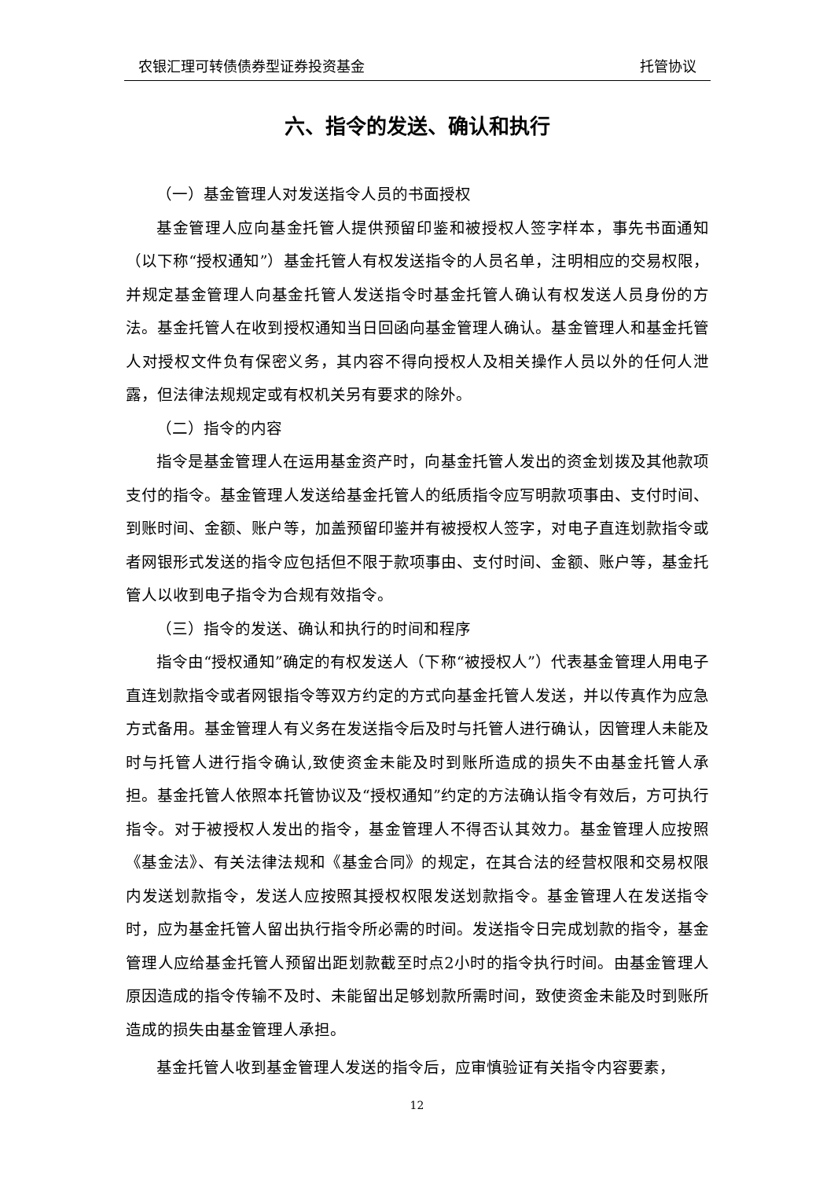农银汇理可转债债券型证券投资基金 托管协议
六、指令的发送、确认和执行
（一）基金管理人对发送指令人员的书面授权
基金管理人应向基金托管人提供预留印鉴和被授权人签字样本，事先书面通知（以下称“授权通知”）基金托管人有权发送指令的人员名单，注明相应的交易权限，并规定基金管理人向基金托管人发送指令时基金托管人确认有权发送人员身份的方法。基金托管人在收到授权通知当日回函向基金管理人确认。基金管理人和基金托管人对授权文件负有保密义务，其内容不得向授权人及相关操作人员以外的任何人泄露，但法律法规规定或有权机关另有要求的除外。
（二）指令的内容
指令是基金管理人在运用基金资产时，向基金托管人发出的资金划拨及其他款项支付的指令。基金管理人发送给基金托管人的纸质指令应写明款项事由、支付时间、到账时间、金额、账户等，加盖预留印鉴并有被授权人签字，对电子直连划款指令或者网银形式发送的指令应包括但不限于款项事由、支付时间、金额、账户等，基金托管人以收到电子指令为合规有效指令。
（三）指令的发送、确认和执行的时间和程序
指令由“授权通知”确定的有权发送人（下称“被授权人”）代表基金管理人用电子直连划款指令或者网银指令等双方约定的方式向基金托管人发送，并以传真作为应急方式备用。基金管理人有义务在发送指令后及时与托管人进行确认，因管理人未能及时与托管人进行指令确认,致使资金未能及时到账所造成的损失不由基金托管人承担。基金托管人依照本托管协议及“授权通知”约定的方法确认指令有效后，方可执行指令。对于被授权人发出的指令，基金管理人不得否认其效力。基金管理人应按照《基金法》、有关法律法规和《基金合同》的规定，在其合法的经营权限和交易权限内发送划款指令，发送人应按照其授权权限发送划款指令。基金管理人在发送指令时，应为基金托管人留出执行指令所必需的时间。发送指令日完成划款的指令，基金管理人应给基金托管人预留出距划款截至时点2小时的指令执行时间。由基金管理人原因造成的指令传输不及时、未能留出足够划款所需时间，致使资金未能及时到账所造成的损失由基金管理人承担。
基金托管人收到基金管理人发送的指令后，应审慎验证有关指令内容要素，
12